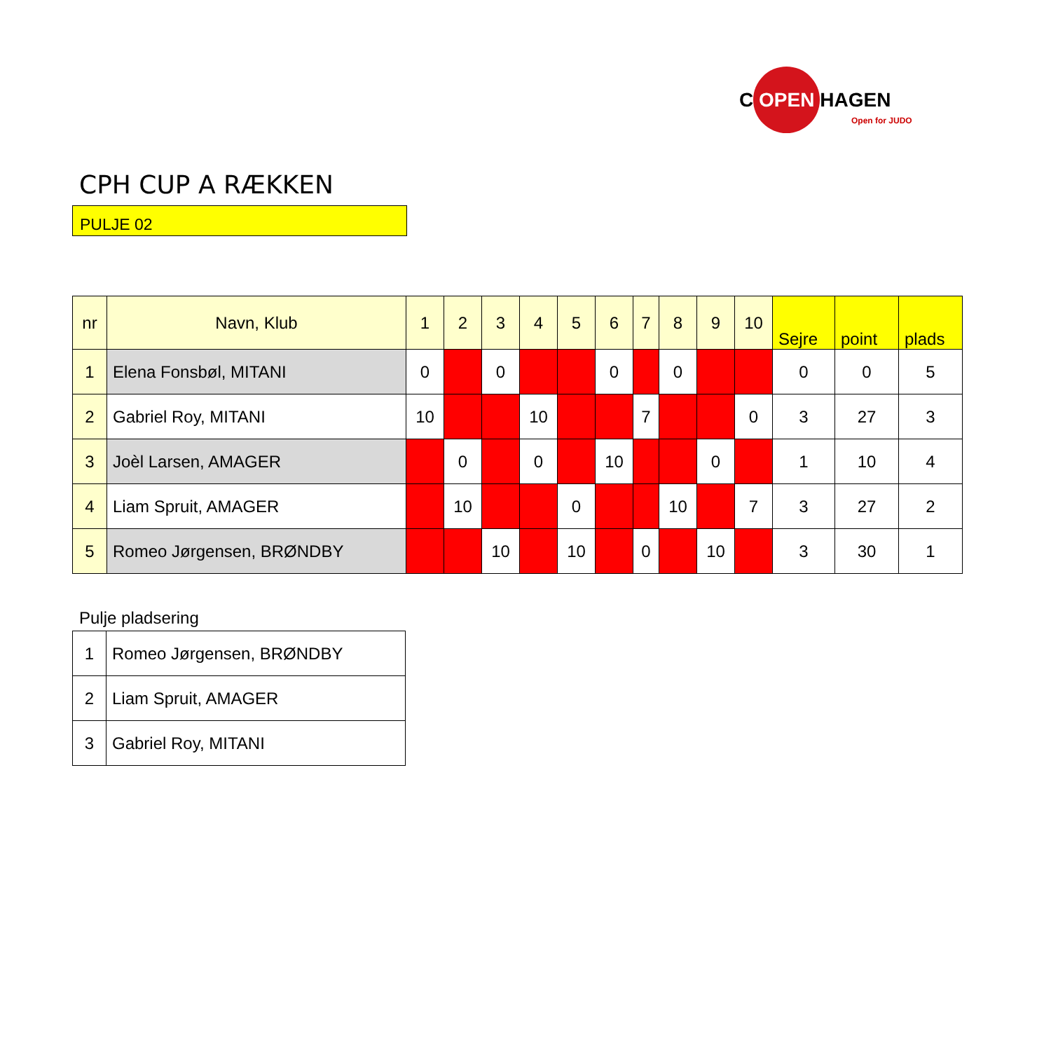C OPEN HAGEN
Open for JUDO
CPH CUP A RÆKKEN
PULJE 02
| nr | Navn, Klub | 1 | 2 | 3 | 4 | 5 | 6 | 7 | 8 | 9 | 10 | Sejre | point | plads |
| --- | --- | --- | --- | --- | --- | --- | --- | --- | --- | --- | --- | --- | --- | --- |
| 1 | Elena Fonsbøl, MITANI | 0 | | 0 | | | 0 | | 0 | | | 0 | 0 | 5 |
| 2 | Gabriel Roy, MITANI | 10 | | | 10 | | | 7 | | | 0 | 3 | 27 | 3 |
| 3 | Joèl Larsen, AMAGER | | 0 | | 0 | | 10 | | | 0 | | 1 | 10 | 4 |
| 4 | Liam Spruit, AMAGER | | 10 | | | 0 | | | 10 | | 7 | 3 | 27 | 2 |
| 5 | Romeo Jørgensen, BRØNDBY | | | 10 | | 10 | | 0 | | 10 | | 3 | 30 | 1 |
Pulje pladsering
| 1 | Romeo Jørgensen, BRØNDBY |
| 2 | Liam Spruit, AMAGER |
| 3 | Gabriel Roy, MITANI |